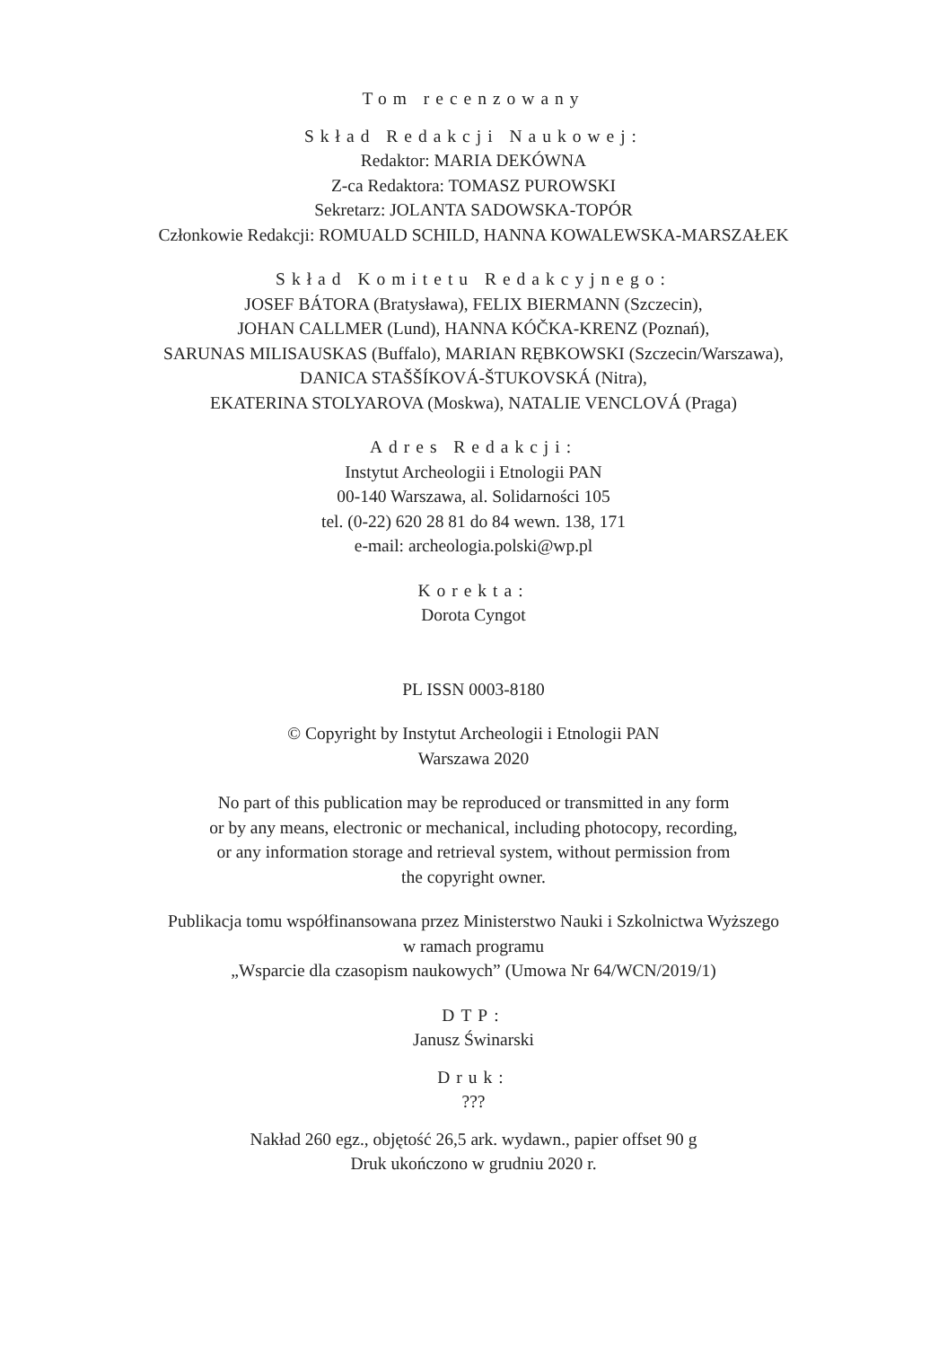Tom recenzowany
Skład Redakcji Naukowej:
Redaktor: MARIA DEKÓWNA
Z-ca Redaktora: TOMASZ PUROWSKI
Sekretarz: JOLANTA SADOWSKA-TOPÓR
Członkowie Redakcji: ROMUALD SCHILD, HANNA KOWALEWSKA-MARSZAŁEK
Skład Komitetu Redakcyjnego:
JOSEF BÁTORA (Bratysława), FELIX BIERMANN (Szczecin),
JOHAN CALLMER (Lund), HANNA KÓČKA-KRENZ (Poznań),
SARUNAS MILISAUSKAS (Buffalo), MARIAN RĘBKOWSKI (Szczecin/Warszawa),
DANICA STAŠŠÍKOVÁ-ŠTUKOVSKÁ (Nitra),
EKATERINA STOLYAROVA (Moskwa), NATALIE VENCLOVÁ (Praga)
Adres Redakcji:
Instytut Archeologii i Etnologii PAN
00-140 Warszawa, al. Solidarności 105
tel. (0-22) 620 28 81 do 84 wewn. 138, 171
e-mail: archeologia.polski@wp.pl
Korekta:
Dorota Cyngot
PL ISSN 0003-8180
© Copyright by Instytut Archeologii i Etnologii PAN
Warszawa 2020
No part of this publication may be reproduced or transmitted in any form
or by any means, electronic or mechanical, including photocopy, recording,
or any information storage and retrieval system, without permission from
the copyright owner.
Publikacja tomu współfinansowana przez Ministerstwo Nauki i Szkolnictwa Wyższego
w ramach programu
„Wsparcie dla czasopism naukowych” (Umowa Nr 64/WCN/2019/1)
DTP:
Janusz Świnarski
Druk:
???
Nakład 260 egz., objętość 26,5 ark. wydawn., papier offset 90 g
Druk ukończono w grudniu 2020 r.